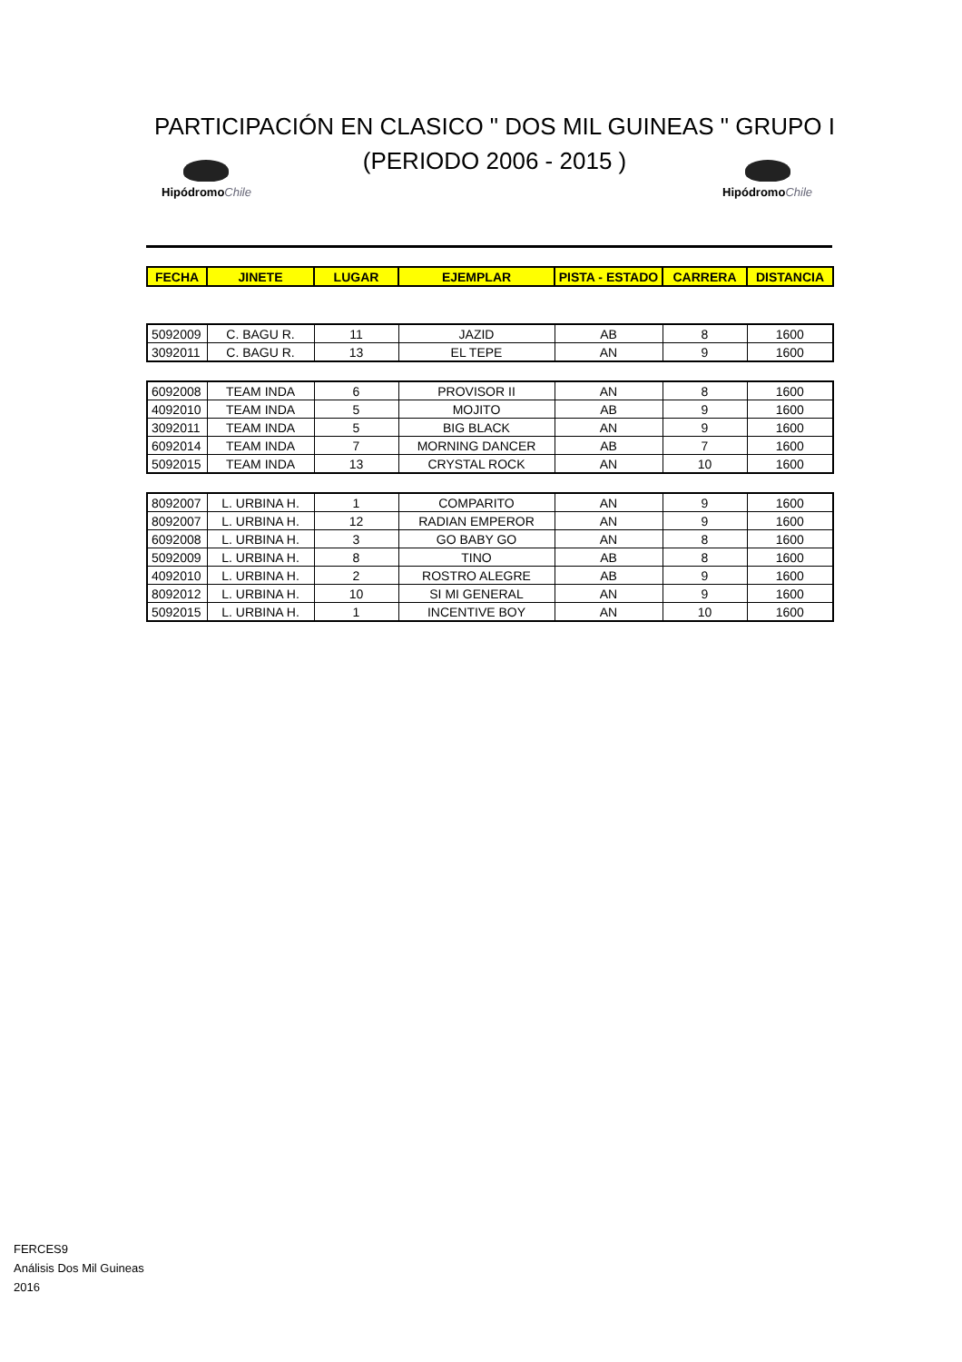PARTICIPACIÓN EN CLASICO " DOS MIL GUINEAS " GRUPO I
(PERIODO 2006 - 2015 )
HipódromoChile HipódromoChile
| FECHA | JINETE | LUGAR | EJEMPLAR | PISTA - ESTADO | CARRERA | DISTANCIA |
| --- | --- | --- | --- | --- | --- | --- |
| 5092009 | C. BAGU R. | 11 | JAZID | AB | 8 | 1600 |
| 3092011 | C. BAGU R. | 13 | EL TEPE | AN | 9 | 1600 |
| 6092008 | TEAM INDA | 6 | PROVISOR II | AN | 8 | 1600 |
| 4092010 | TEAM INDA | 5 | MOJITO | AB | 9 | 1600 |
| 3092011 | TEAM INDA | 5 | BIG BLACK | AN | 9 | 1600 |
| 6092014 | TEAM INDA | 7 | MORNING DANCER | AB | 7 | 1600 |
| 5092015 | TEAM INDA | 13 | CRYSTAL ROCK | AN | 10 | 1600 |
| 8092007 | L. URBINA H. | 1 | COMPARITO | AN | 9 | 1600 |
| 8092007 | L. URBINA H. | 12 | RADIAN EMPEROR | AN | 9 | 1600 |
| 6092008 | L. URBINA H. | 3 | GO BABY GO | AN | 8 | 1600 |
| 5092009 | L. URBINA H. | 8 | TINO | AB | 8 | 1600 |
| 4092010 | L. URBINA H. | 2 | ROSTRO ALEGRE | AB | 9 | 1600 |
| 8092012 | L. URBINA H. | 10 | SI MI GENERAL | AN | 9 | 1600 |
| 5092015 | L. URBINA H. | 1 | INCENTIVE BOY | AN | 10 | 1600 |
FERCES9
Análisis Dos Mil Guineas
2016